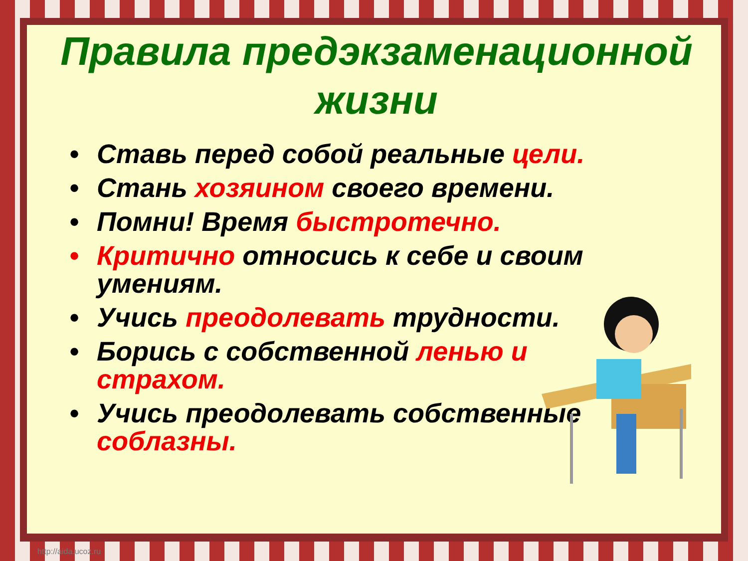Правила предэкзаменационной жизни
• Ставь перед собой реальные цели.
• Стань хозяином своего времени.
• Помни! Время быстротечно.
• Критично относись к себе и своим умениям.
• Учись преодолевать трудности.
• Борись с собственной ленью и страхом.
• Учись преодолевать собственные соблазны.
http://aida.ucoz.ru